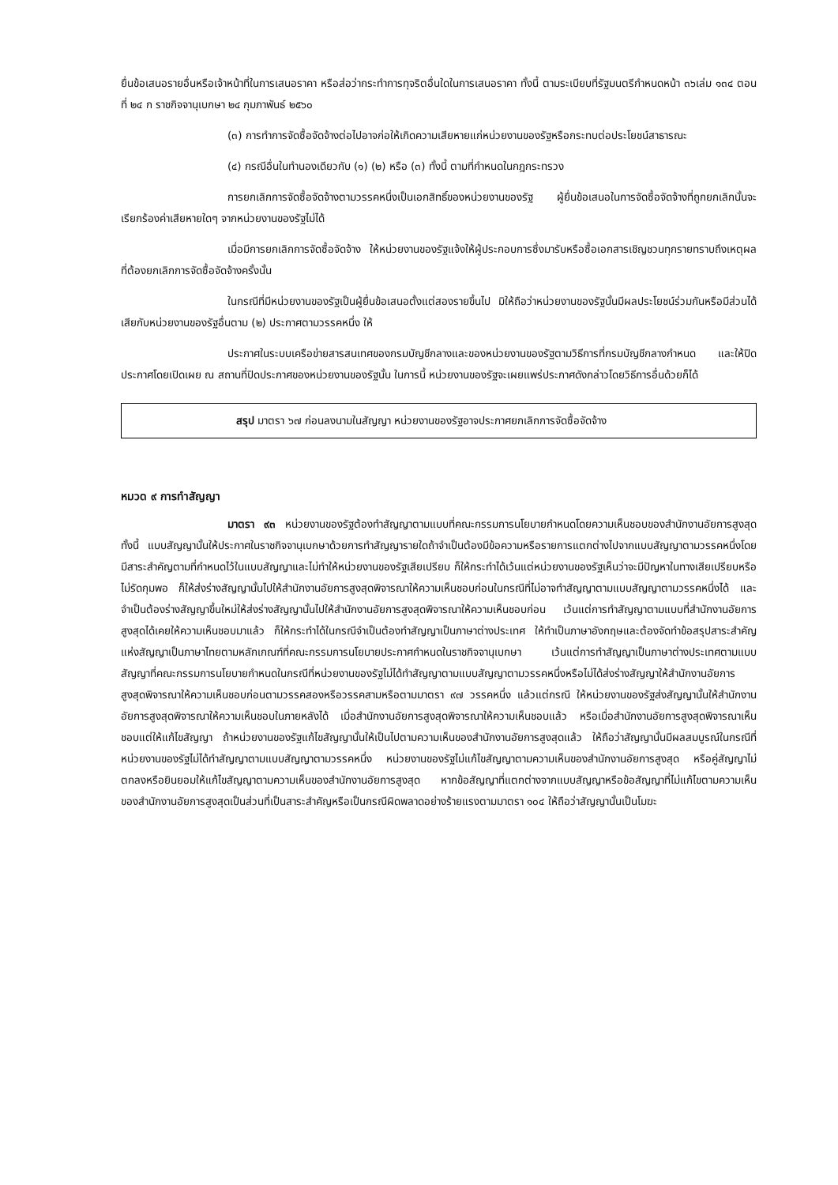ยื่นข้อเสนอรายอื่นหรือเจ้าหน้าที่ในการเสนอราคา หรือส่อว่ากระทำการทุจริตอื่นใดในการเสนอราคา ทั้งนี้ ตามระเบียบที่รัฐมนตรีกำหนดหน้า ๓๖เล่ม ๑๓๔ ตอนที่ ๒๔ ก ราชกิจจานุเบกษา ๒๔ กุมภาพันธ์ ๒๕๖๐
(๓) การทำการจัดซื้อจัดจ้างต่อไปอาจก่อให้เกิดความเสียหายแก่หน่วยงานของรัฐหรือกระทบต่อประโยชน์สาธารณะ
(๔) กรณีอื่นในทำนองเดียวกับ (๑) (๒) หรือ (๓) ทั้งนี้ ตามที่กำหนดในกฎกระทรวง
การยกเลิกการจัดซื้อจัดจ้างตามวรรคหนึ่งเป็นเอกสิทธิ์ของหน่วยงานของรัฐ ผู้ยื่นข้อเสนอในการจัดซื้อจัดจ้างที่ถูกยกเลิกนั้นจะเรียกร้องค่าเสียหายใดๆ จากหน่วยงานของรัฐไม่ได้
เมื่อมีการยกเลิกการจัดซื้อจัดจ้าง ให้หน่วยงานของรัฐแจ้งให้ผู้ประกอบการซึ่งมารับหรือซื้อเอกสารเชิญชวนทุกรายทราบถึงเหตุผลที่ต้องยกเลิกการจัดซื้อจัดจ้างครั้งนั้น
ในกรณีที่มีหน่วยงานของรัฐเป็นผู้ยื่นข้อเสนอตั้งแต่สองรายขึ้นไป มิให้ถือว่าหน่วยงานของรัฐนั้นมีผลประโยชน์ร่วมกันหรือมีส่วนได้เสียกับหน่วยงานของรัฐอื่นตาม (๒) ประกาศตามวรรคหนึ่ง ให้
ประกาศในระบบเครือข่ายสารสนเทศของกรมบัญชีกลางและของหน่วยงานของรัฐตามวิธีการที่กรมบัญชีกลางกำหนด และให้ปิดประกาศโดยเปิดเผย ณ สถานที่ปิดประกาศของหน่วยงานของรัฐนั้น ในการนี้ หน่วยงานของรัฐจะเผยแพร่ประกาศดังกล่าวโดยวิธีการอื่นด้วยก็ได้
สรุป มาตรา ๖๗ ก่อนลงนามในสัญญา หน่วยงานของรัฐอาจประกาศยกเลิกการจัดซื้อจัดจ้าง
หมวด ๙ การทำสัญญา
มาตรา ๙๓ หน่วยงานของรัฐต้องทำสัญญาตามแบบที่คณะกรรมการนโยบายกำหนดโดยความเห็นชอบของสำนักงานอัยการสูงสุด ทั้งนี้ แบบสัญญานั้นให้ประกาศในราชกิจจานุเบกษาด้วยการทำสัญญารายใดถ้าจำเป็นต้องมีข้อความหรือรายการแตกต่างไปจากแบบสัญญาตามวรรคหนึ่งโดยมีสาระสำคัญตามที่กำหนดไว้ในแบบสัญญาและไม่ทำให้หน่วยงานของรัฐเสียเปรียบ ก็ให้กระทำได้เว้นแต่หน่วยงานของรัฐเห็นว่าจะมีปัญหาในทางเสียเปรียบหรือไม่รัดกุมพอ ก็ให้ส่งร่างสัญญานั้นไปให้สำนักงานอัยการสูงสุดพิจารณาให้ความเห็นชอบก่อนในกรณีที่ไม่อาจทำสัญญาตามแบบสัญญาตามวรรคหนึ่งได้ และจำเป็นต้องร่างสัญญาขึ้นใหม่ให้ส่งร่างสัญญานั้นไปให้สำนักงานอัยการสูงสุดพิจารณาให้ความเห็นชอบก่อน เว้นแต่การทำสัญญาตามแบบที่สำนักงานอัยการสูงสุดได้เคยให้ความเห็นชอบมาแล้ว ก็ให้กระทำได้ในกรณีจำเป็นต้องทำสัญญาเป็นภาษาต่างประเทศ ให้ทำเป็นภาษาอังกฤษและต้องจัดทำข้อสรุปสาระสำคัญแห่งสัญญาเป็นภาษาไทยตามหลักเกณฑ์ที่คณะกรรมการนโยบายประกาศกำหนดในราชกิจจานุเบกษา เว้นแต่การทำสัญญาเป็นภาษาต่างประเทศตามแบบสัญญาที่คณะกรรมการนโยบายกำหนดในกรณีที่หน่วยงานของรัฐไม่ได้ทำสัญญาตามแบบสัญญาตามวรรคหนึ่งหรือไม่ได้ส่งร่างสัญญาให้สำนักงานอัยการสูงสุดพิจารณาให้ความเห็นชอบก่อนตามวรรคสองหรือวรรคสามหรือตามมาตรา ๙๗ วรรคหนึ่ง แล้วแต่กรณี ให้หน่วยงานของรัฐส่งสัญญานั้นให้สำนักงานอัยการสูงสุดพิจารณาให้ความเห็นชอบในภายหลังได้ เมื่อสำนักงานอัยการสูงสุดพิจารณาให้ความเห็นชอบแล้ว หรือเมื่อสำนักงานอัยการสูงสุดพิจารณาเห็นชอบแต่ให้แก้ไขสัญญา ถ้าหน่วยงานของรัฐแก้ไขสัญญานั้นให้เป็นไปตามความเห็นของสำนักงานอัยการสูงสุดแล้ว ให้ถือว่าสัญญานั้นมีผลสมบูรณ์ในกรณีที่หน่วยงานของรัฐไม่ได้ทำสัญญาตามแบบสัญญาตามวรรคหนึ่ง หน่วยงานของรัฐไม่แก้ไขสัญญาตามความเห็นของสำนักงานอัยการสูงสุด หรือคู่สัญญาไม่ตกลงหรือยินยอมให้แก้ไขสัญญาตามความเห็นของสำนักงานอัยการสูงสุด หากข้อสัญญาที่แตกต่างจากแบบสัญญาหรือข้อสัญญาที่ไม่แก้ไขตามความเห็นของสำนักงานอัยการสูงสุดเป็นส่วนที่เป็นสาระสำคัญหรือเป็นกรณีผิดพลาดอย่างร้ายแรงตามมาตรา ๑๐๔ ให้ถือว่าสัญญานั้นเป็นโมฆะ